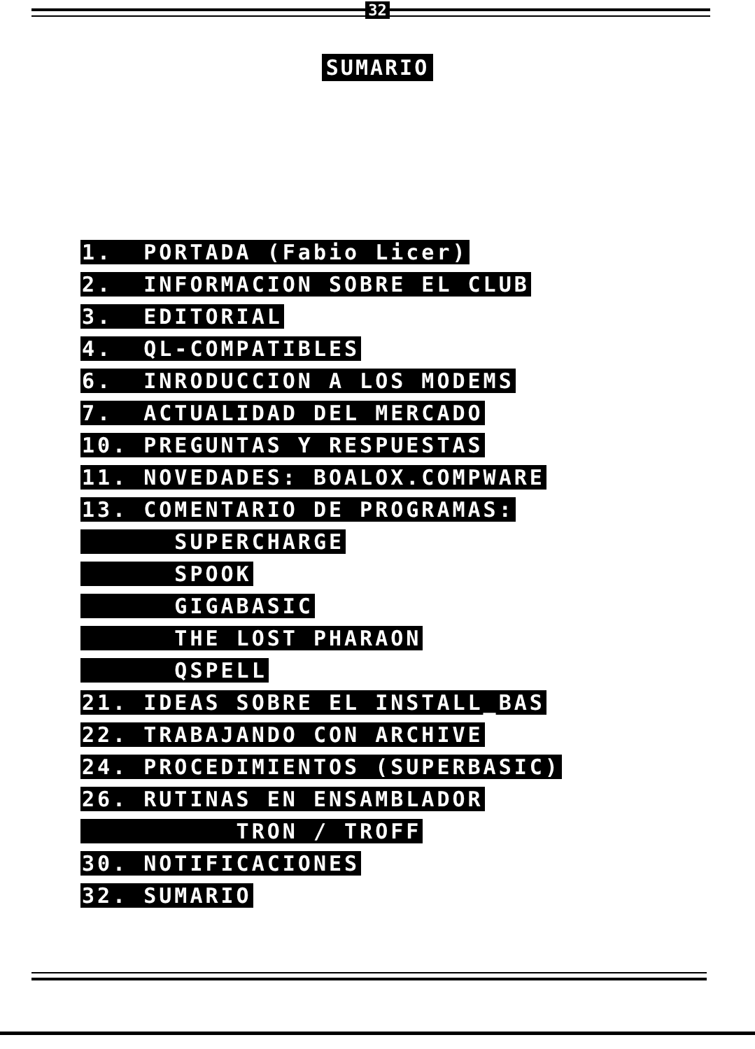32
SUMARIO
1. PORTADA (Fabio Licer)
2. INFORMACION SOBRE EL CLUB
3. EDITORIAL
4. QL-COMPATIBLES
6. INRODUCCION A LOS MODEMS
7. ACTUALIDAD DEL MERCADO
10. PREGUNTAS Y RESPUESTAS
11. NOVEDADES: BOALOX.COMPWARE
13. COMENTARIO DE PROGRAMAS:
SUPERCHARGE
SPOOK
GIGABASIC
THE LOST PHARAON
QSPELL
21. IDEAS SOBRE EL INSTALL_BAS
22. TRABAJANDO CON ARCHIVE
24. PROCEDIMIENTOS (SUPERBASIC)
26. RUTINAS EN ENSAMBLADOR
TRON / TROFF
30. NOTIFICACIONES
32. SUMARIO